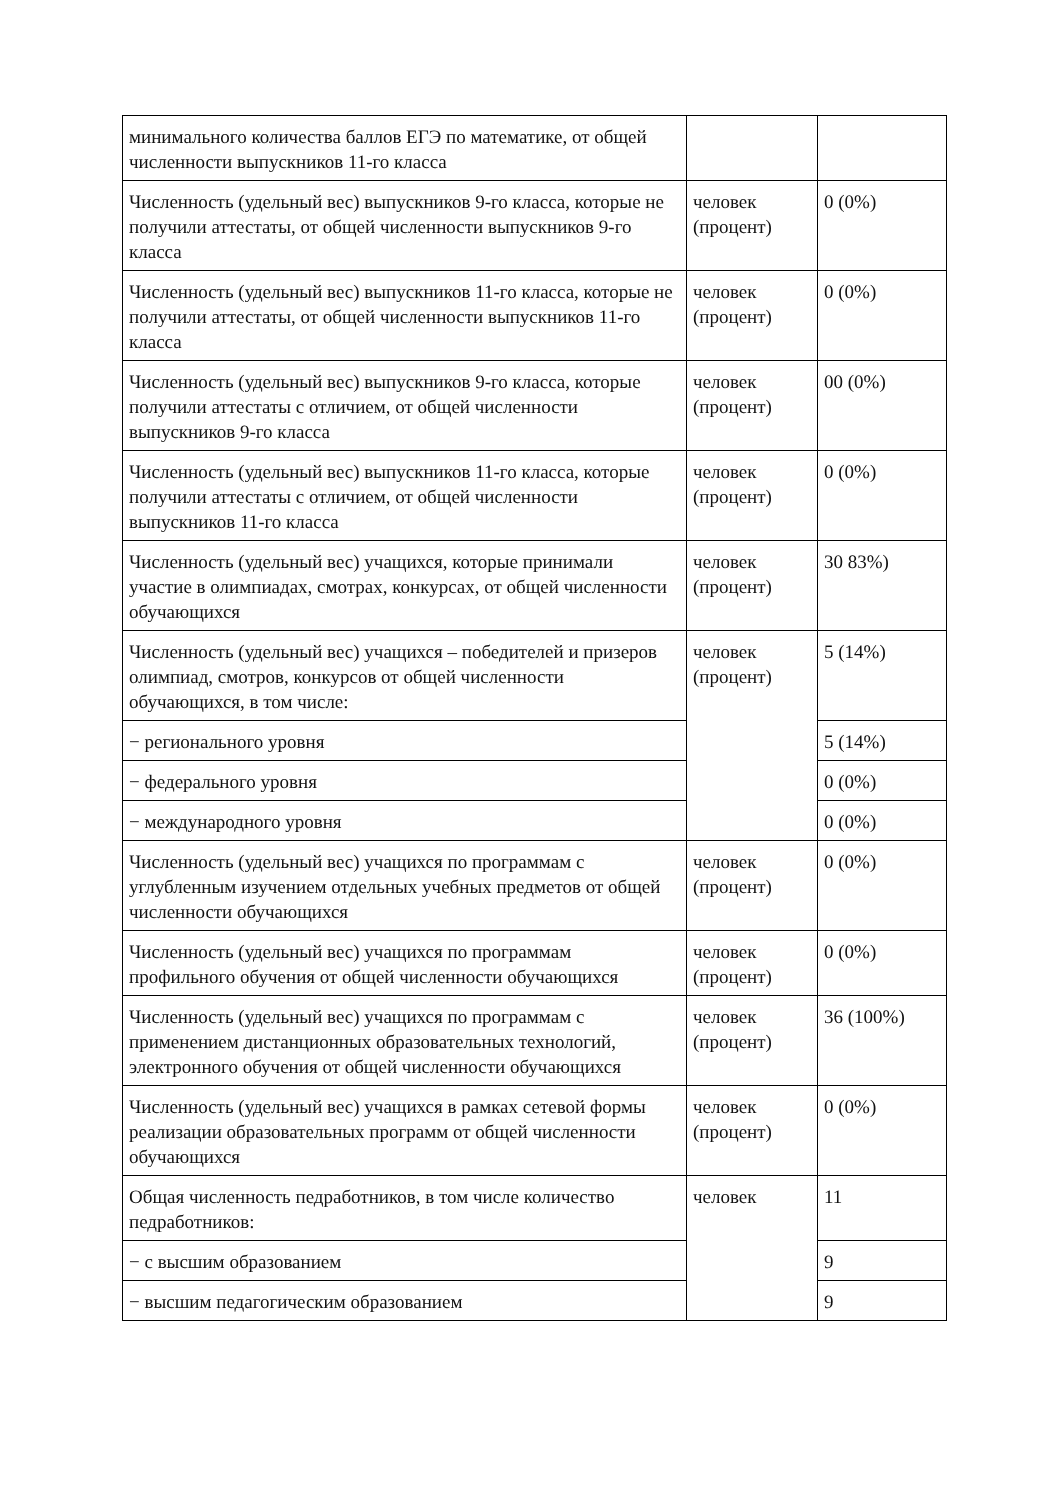| минимального количества баллов ЕГЭ по математике, от общей численности выпускников 11-го класса | | |
| Численность (удельный вес) выпускников 9-го класса, которые не получили аттестаты, от общей численности выпускников 9-го класса | человек (процент) | 0 (0%) |
| Численность (удельный вес) выпускников 11-го класса, которые не получили аттестаты, от общей численности выпускников 11-го класса | человек (процент) | 0 (0%) |
| Численность (удельный вес) выпускников 9-го класса, которые получили аттестаты с отличием, от общей численности выпускников 9-го класса | человек (процент) | 00 (0%) |
| Численность (удельный вес) выпускников 11-го класса, которые получили аттестаты с отличием, от общей численности выпускников 11-го класса | человек (процент) | 0 (0%) |
| Численность (удельный вес) учащихся, которые принимали участие в олимпиадах, смотрах, конкурсах, от общей численности обучающихся | человек (процент) | 30 83%) |
| Численность (удельный вес) учащихся – победителей и призеров олимпиад, смотров, конкурсов от общей численности обучающихся, в том числе: | человек (процент) | 5 (14%) |
| − регионального уровня | | 5 (14%) |
| − федерального уровня | | 0 (0%) |
| − международного уровня | | 0 (0%) |
| Численность (удельный вес) учащихся по программам с углубленным изучением отдельных учебных предметов от общей численности обучающихся | человек (процент) | 0 (0%) |
| Численность (удельный вес) учащихся по программам профильного обучения от общей численности обучающихся | человек (процент) | 0 (0%) |
| Численность (удельный вес) учащихся по программам с применением дистанционных образовательных технологий, электронного обучения от общей численности обучающихся | человек (процент) | 36 (100%) |
| Численность (удельный вес) учащихся в рамках сетевой формы реализации образовательных программ от общей численности обучающихся | человек (процент) | 0 (0%) |
| Общая численность педработников, в том числе количество педработников: | человек | 11 |
| − с высшим образованием | | 9 |
| − высшим педагогическим образованием | | 9 |